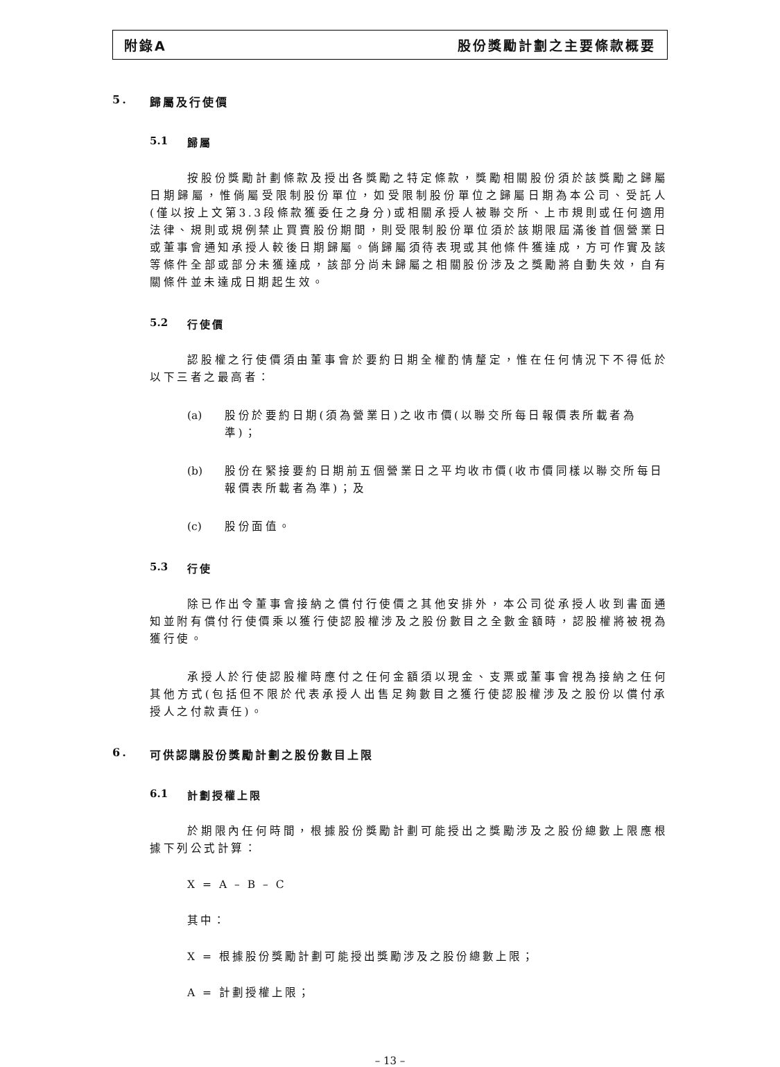附錄A 股份獎勵計劃之主要條款概要
5. 歸屬及行使價
5.1 歸屬
按股份獎勵計劃條款及授出各獎勵之特定條款，獎勵相關股份須於該獎勵之歸屬日期歸屬，惟倘屬受限制股份單位，如受限制股份單位之歸屬日期為本公司、受託人(僅以按上文第3.3段條款獲委任之身分)或相關承授人被聯交所、上市規則或任何適用法律、規則或規例禁止買賣股份期間，則受限制股份單位須於該期限屆滿後首個營業日或董事會通知承授人較後日期歸屬。倘歸屬須待表現或其他條件獲達成，方可作實及該等條件全部或部分未獲達成，該部分尚未歸屬之相關股份涉及之獎勵將自動失效，自有關條件並未達成日期起生效。
5.2 行使價
認股權之行使價須由董事會於要約日期全權酌情釐定，惟在任何情況下不得低於以下三者之最高者：
(a) 股份於要約日期(須為營業日)之收市價(以聯交所每日報價表所載者為準)；
(b) 股份在緊接要約日期前五個營業日之平均收市價(收市價同樣以聯交所每日報價表所載者為準)；及
(c) 股份面值。
5.3 行使
除已作出令董事會接納之償付行使價之其他安排外，本公司從承授人收到書面通知並附有償付行使價乘以獲行使認股權涉及之股份數目之全數金額時，認股權將被視為獲行使。
承授人於行使認股權時應付之任何金額須以現金、支票或董事會視為接納之任何其他方式(包括但不限於代表承授人出售足夠數目之獲行使認股權涉及之股份以償付承授人之付款責任)。
6. 可供認購股份獎勵計劃之股份數目上限
6.1 計劃授權上限
於期限內任何時間，根據股份獎勵計劃可能授出之獎勵涉及之股份總數上限應根據下列公式計算：
X = A – B – C
其中：
X = 根據股份獎勵計劃可能授出獎勵涉及之股份總數上限；
A = 計劃授權上限；
– 13 –